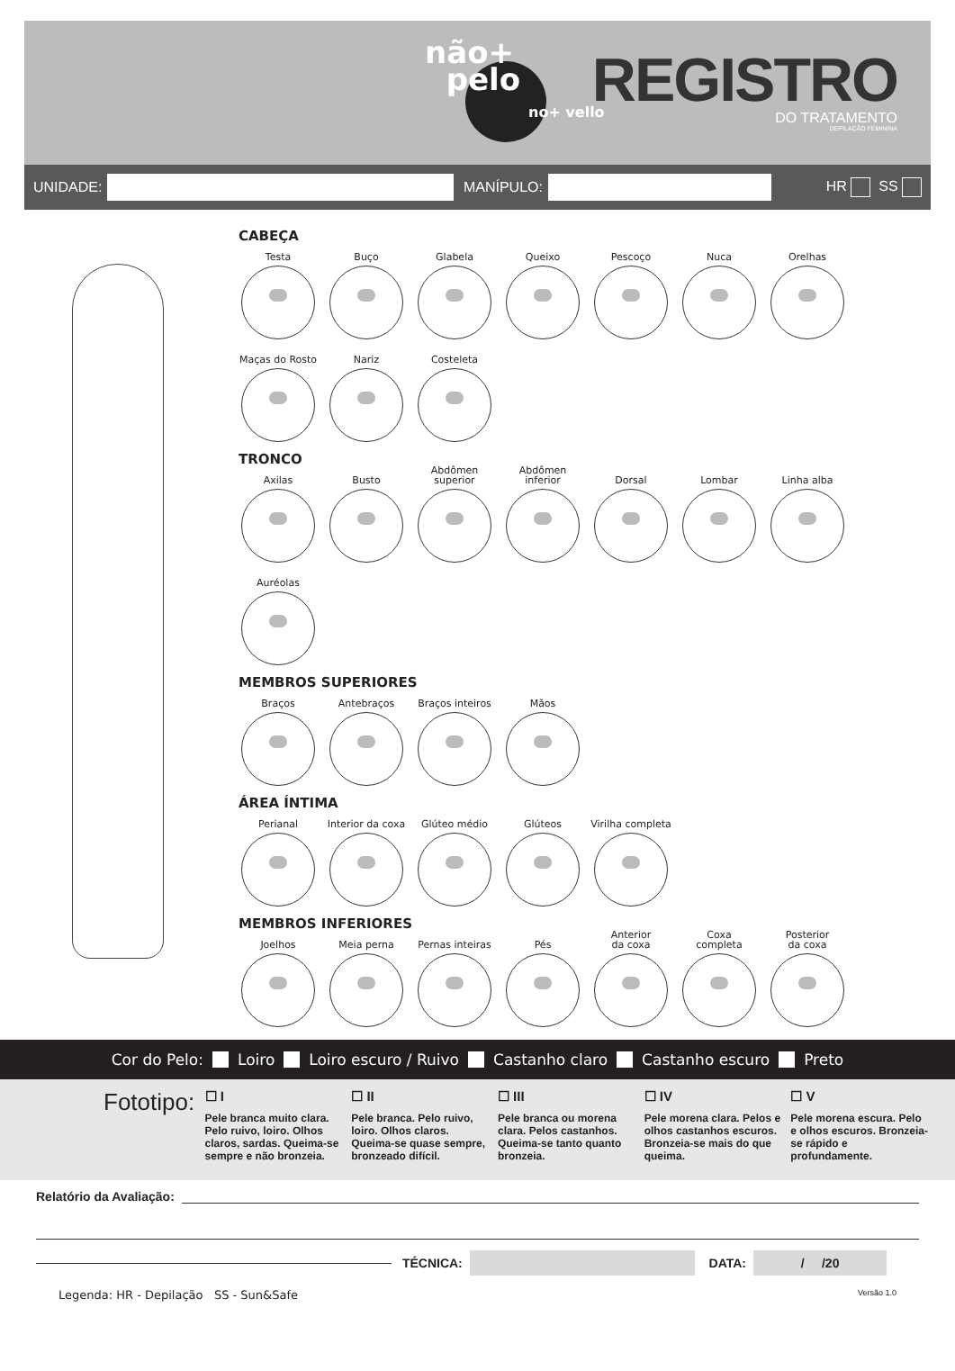não+
pelo
no+ vello
REGISTRO
DO TRATAMENTO
DEPILAÇÃO FEMININA
UNIDADE: MANÍPULO: HR SS
CABEÇA
Testa
Buço
Glabela
Queixo
Pescoço
Nuca
Orelhas
Maças do Rosto
Nariz
Costeleta
TRONCO
Axilas
Busto
Abdômen
superior
Abdômen
inferior
Dorsal
Lombar
Linha alba
Auréolas
MEMBROS SUPERIORES
Braços
Antebraços
Braços inteiros
Mãos
ÁREA ÍNTIMA
Perianal
Interior da coxa
Glúteo médio
Glúteos
Virilha completa
MEMBROS INFERIORES
Joelhos
Meia perna
Pernas inteiras
Pés
Anterior
da coxa
Coxa
completa
Posterior
da coxa
Cor do Pelo: Loiro Loiro escuro / Ruivo Castanho claro Castanho escuro Preto
Fototipo:
☐ I
Pele branca muito clara. Pelo ruivo, loiro. Olhos claros, sardas. Queima-se sempre e não bronzeia.
☐ II
Pele branca. Pelo ruivo, loiro. Olhos claros. Queima-se quase sempre, bronzeado difícil.
☐ III
Pele branca ou morena clara. Pelos castanhos. Queima-se tanto quanto bronzeia.
☐ IV
Pele morena clara. Pelos e olhos castanhos escuros. Bronzeia-se mais do que queima.
☐ V
Pele morena escura. Pelo e olhos escuros. Bronzeia-se rápido e profundamente.
Relatório da Avaliação:
TÉCNICA: DATA: / /20
Legenda: HR - Depilação SS - Sun&Safe Versão 1.0